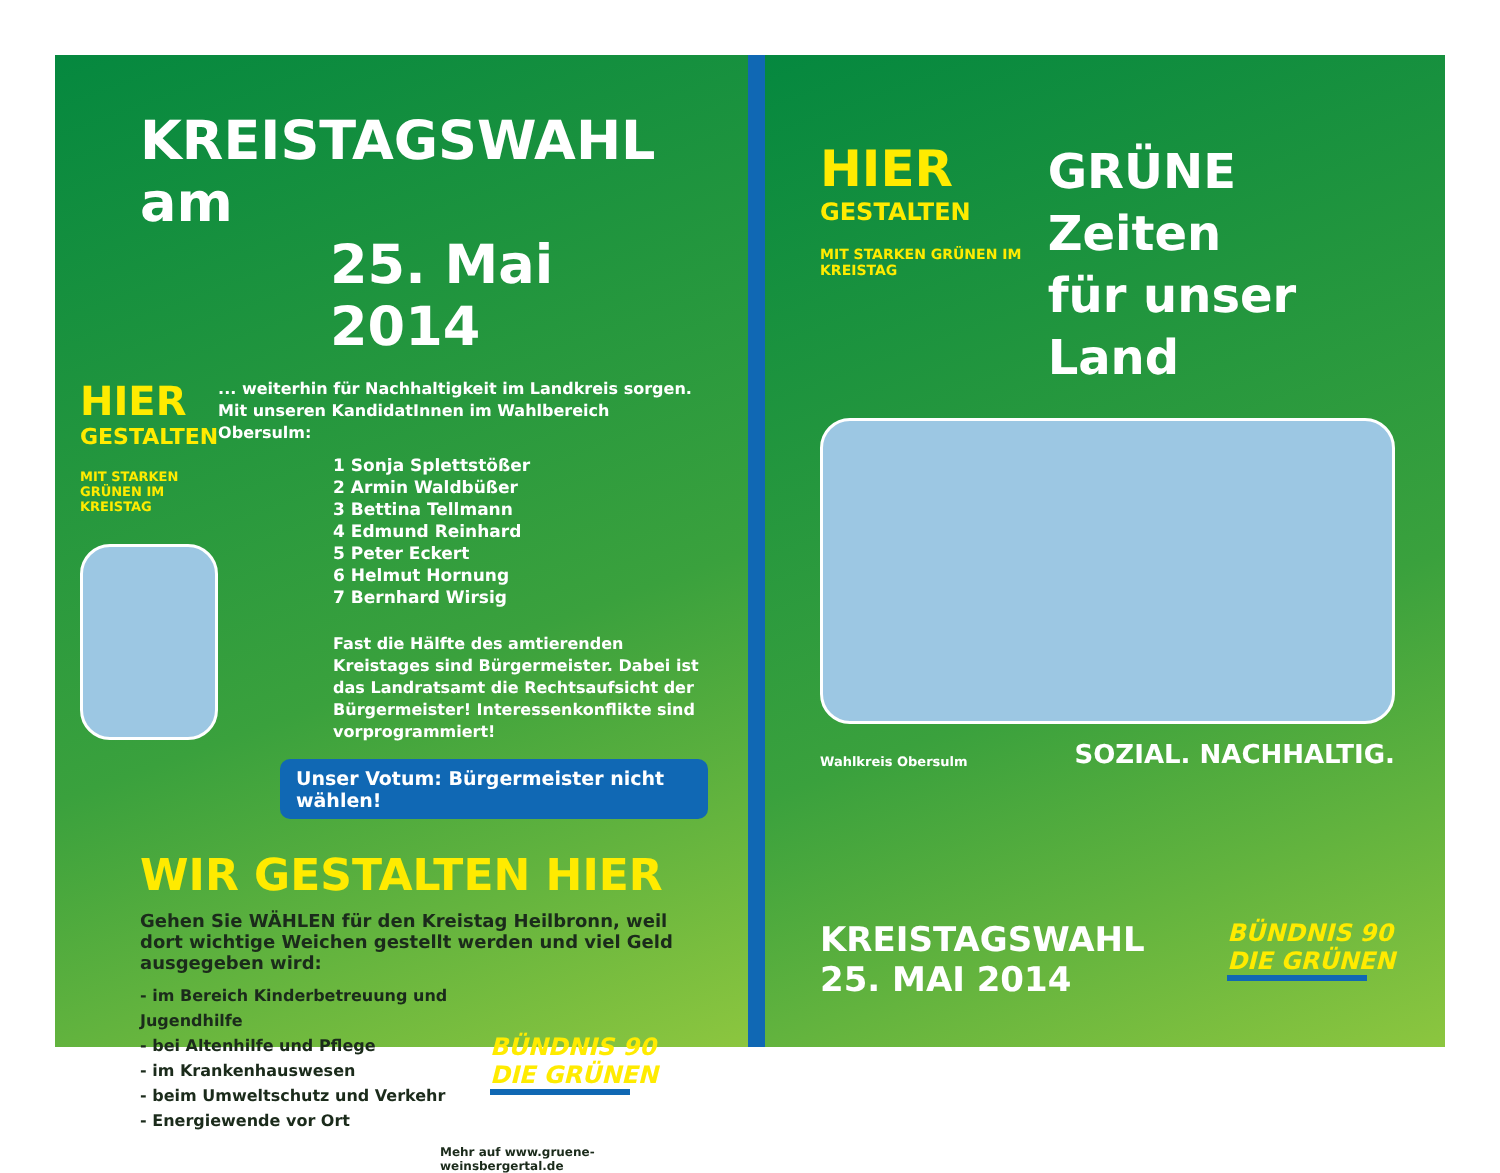KREISTAGSWAHL am
25. Mai 2014
HIER
GESTALTEN
MIT STARKEN GRÜNEN IM KREISTAG
... weiterhin für Nachhaltigkeit im Landkreis sorgen. Mit unseren KandidatInnen im Wahlbereich Obersulm:
1 Sonja Splettstößer
2 Armin Waldbüßer
3 Bettina Tellmann
4 Edmund Reinhard
5 Peter Eckert
6 Helmut Hornung
7 Bernhard Wirsig
Fast die Hälfte des amtierenden Kreistages sind Bürgermeister. Dabei ist das Landratsamt die Rechtsaufsicht der Bürgermeister! Interessenkonflikte sind vorprogrammiert!
Unser Votum: Bürgermeister nicht wählen!
WIR GESTALTEN HIER
Gehen Sie WÄHLEN für den Kreistag Heilbronn, weil dort wichtige Weichen gestellt werden und viel Geld ausgegeben wird:
- im Bereich Kinderbetreuung und Jugendhilfe
- bei Altenhilfe und Pflege
- im Krankenhauswesen
- beim Umweltschutz und Verkehr
- Energiewende vor Ort
BÜNDNIS 90
DIE GRÜNEN
Mehr auf www.gruene-weinsbergertal.de
HIER
GESTALTEN
MIT STARKEN GRÜNEN IM KREISTAG
GRÜNE Zeiten
für unser Land
Wahlkreis Obersulm SOZIAL. NACHHALTIG.
KREISTAGSWAHL
25. MAI 2014
BÜNDNIS 90
DIE GRÜNEN